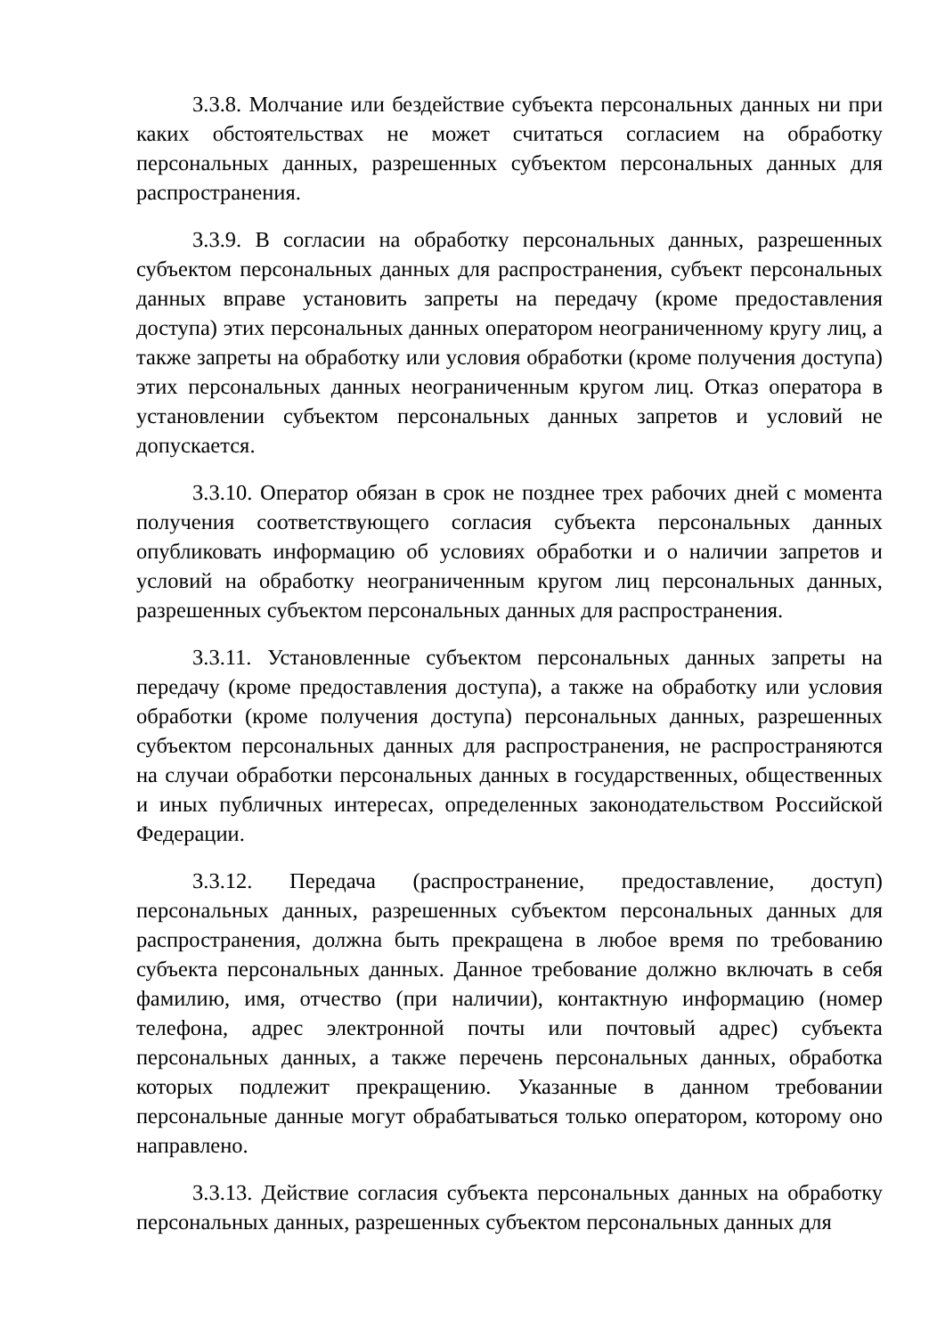3.3.8. Молчание или бездействие субъекта персональных данных ни при каких обстоятельствах не может считаться согласием на обработку персональных данных, разрешенных субъектом персональных данных для распространения.
3.3.9. В согласии на обработку персональных данных, разрешенных субъектом персональных данных для распространения, субъект персональных данных вправе установить запреты на передачу (кроме предоставления доступа) этих персональных данных оператором неограниченному кругу лиц, а также запреты на обработку или условия обработки (кроме получения доступа) этих персональных данных неограниченным кругом лиц. Отказ оператора в установлении субъектом персональных данных запретов и условий не допускается.
3.3.10. Оператор обязан в срок не позднее трех рабочих дней с момента получения соответствующего согласия субъекта персональных данных опубликовать информацию об условиях обработки и о наличии запретов и условий на обработку неограниченным кругом лиц персональных данных, разрешенных субъектом персональных данных для распространения.
3.3.11. Установленные субъектом персональных данных запреты на передачу (кроме предоставления доступа), а также на обработку или условия обработки (кроме получения доступа) персональных данных, разрешенных субъектом персональных данных для распространения, не распространяются на случаи обработки персональных данных в государственных, общественных и иных публичных интересах, определенных законодательством Российской Федерации.
3.3.12. Передача (распространение, предоставление, доступ) персональных данных, разрешенных субъектом персональных данных для распространения, должна быть прекращена в любое время по требованию субъекта персональных данных. Данное требование должно включать в себя фамилию, имя, отчество (при наличии), контактную информацию (номер телефона, адрес электронной почты или почтовый адрес) субъекта персональных данных, а также перечень персональных данных, обработка которых подлежит прекращению. Указанные в данном требовании персональные данные могут обрабатываться только оператором, которому оно направлено.
3.3.13. Действие согласия субъекта персональных данных на обработку персональных данных, разрешенных субъектом персональных данных для